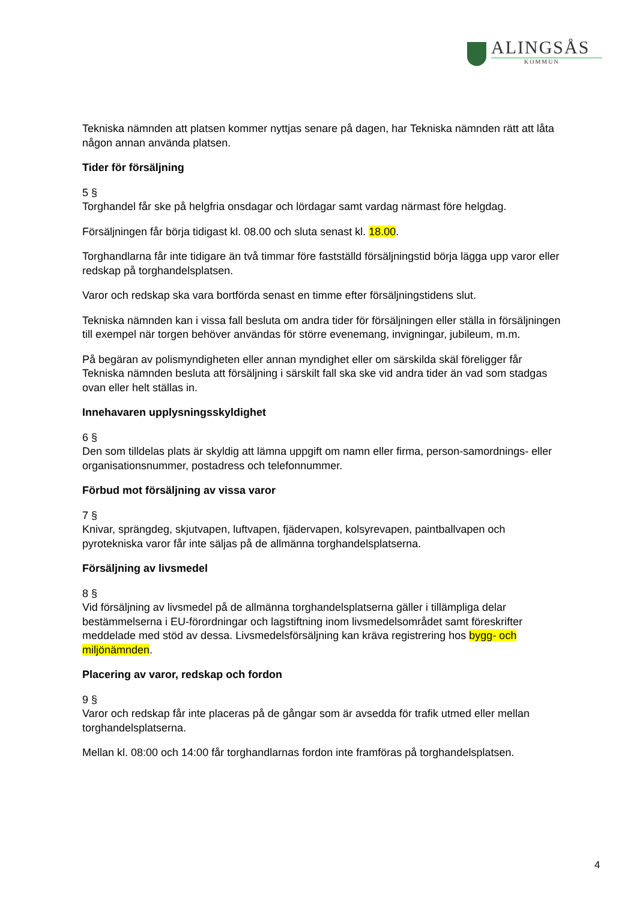ALINGSÅS
KOMMUN
Tekniska nämnden att platsen kommer nyttjas senare på dagen, har Tekniska nämnden rätt att låta någon annan använda platsen.
Tider för försäljning
5 §
Torghandel får ske på helgfria onsdagar och lördagar samt vardag närmast före helgdag.
Försäljningen får börja tidigast kl. 08.00 och sluta senast kl. 18.00.
Torghandlarna får inte tidigare än två timmar före fastställd försäljningstid börja lägga upp varor eller redskap på torghandelsplatsen.
Varor och redskap ska vara bortförda senast en timme efter försäljningstidens slut.
Tekniska nämnden kan i vissa fall besluta om andra tider för försäljningen eller ställa in försäljningen till exempel när torgen behöver användas för större evenemang, invigningar, jubileum, m.m.
På begäran av polismyndigheten eller annan myndighet eller om särskilda skäl föreligger får Tekniska nämnden besluta att försäljning i särskilt fall ska ske vid andra tider än vad som stadgas ovan eller helt ställas in.
Innehavaren upplysningsskyldighet
6 §
Den som tilldelas plats är skyldig att lämna uppgift om namn eller firma, person-samordnings- eller organisationsnummer, postadress och telefonnummer.
Förbud mot försäljning av vissa varor
7 §
Knivar, sprängdeg, skjutvapen, luftvapen, fjädervapen, kolsyrevapen, paintballvapen och pyrotekniska varor får inte säljas på de allmänna torghandelsplatserna.
Försäljning av livsmedel
8 §
Vid försäljning av livsmedel på de allmänna torghandelsplatserna gäller i tillämpliga delar bestämmelserna i EU-förordningar och lagstiftning inom livsmedelsområdet samt föreskrifter meddelade med stöd av dessa. Livsmedelsförsäljning kan kräva registrering hos bygg- och miljönämnden.
Placering av varor, redskap och fordon
9 §
Varor och redskap får inte placeras på de gångar som är avsedda för trafik utmed eller mellan torghandelsplatserna.
Mellan kl. 08:00 och 14:00 får torghandlarnas fordon inte framföras på torghandelsplatsen.
4